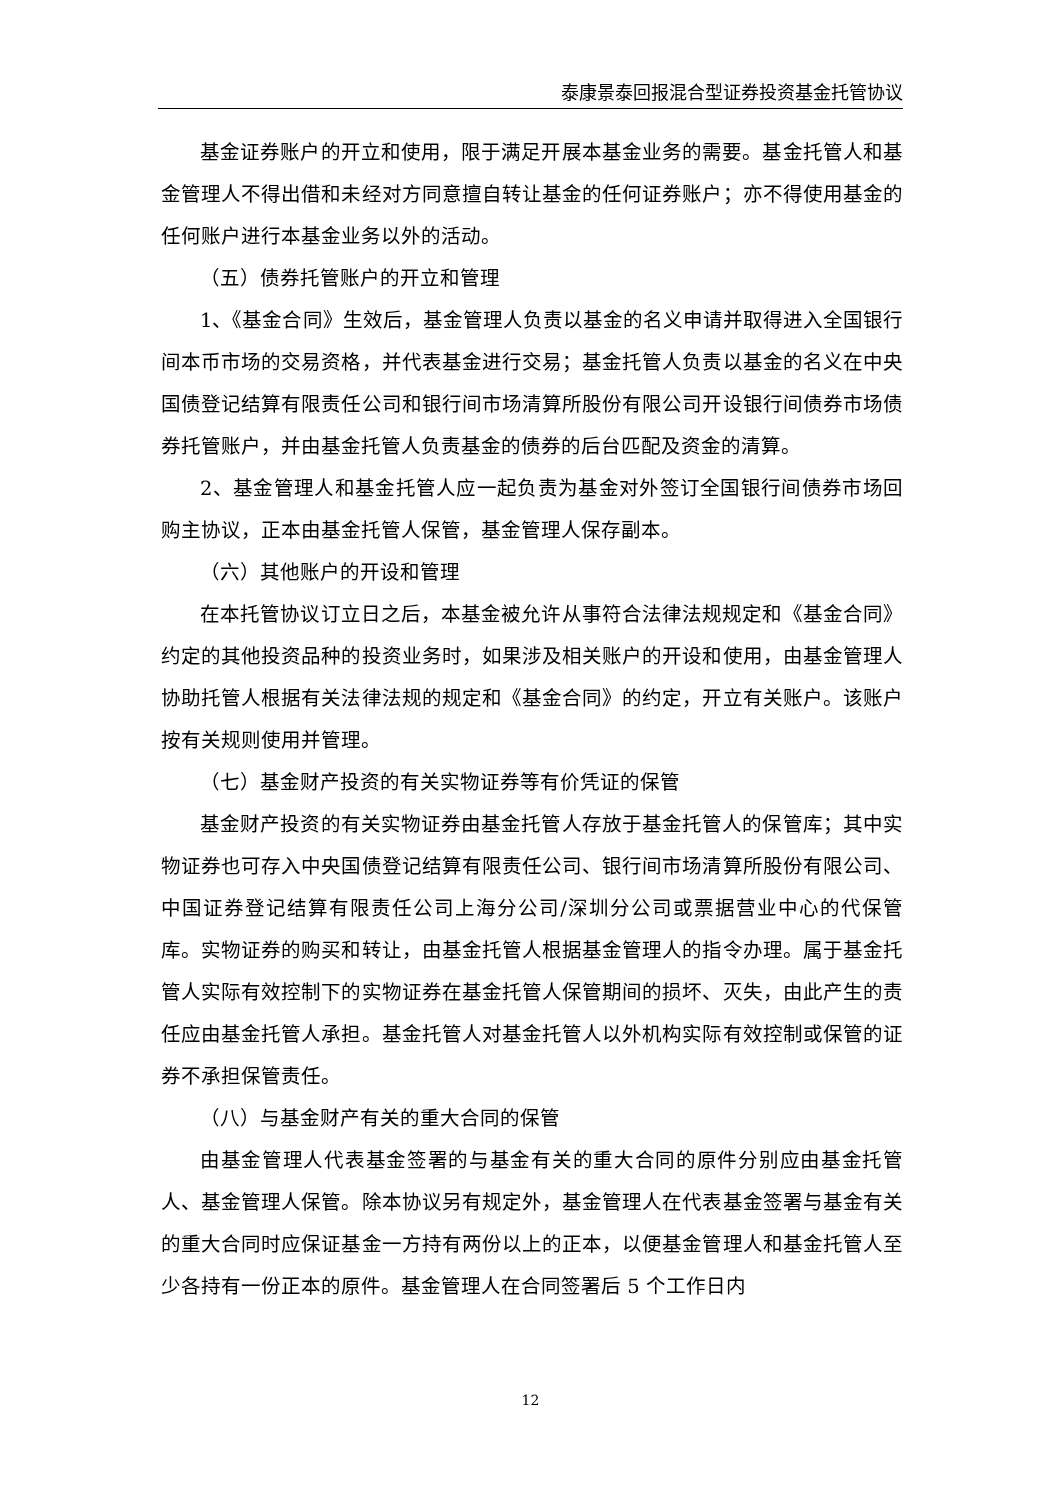泰康景泰回报混合型证券投资基金托管协议
基金证券账户的开立和使用，限于满足开展本基金业务的需要。基金托管人和基金管理人不得出借和未经对方同意擅自转让基金的任何证券账户；亦不得使用基金的任何账户进行本基金业务以外的活动。
（五）债券托管账户的开立和管理
1、《基金合同》生效后，基金管理人负责以基金的名义申请并取得进入全国银行间本币市场的交易资格，并代表基金进行交易；基金托管人负责以基金的名义在中央国债登记结算有限责任公司和银行间市场清算所股份有限公司开设银行间债券市场债券托管账户，并由基金托管人负责基金的债券的后台匹配及资金的清算。
2、基金管理人和基金托管人应一起负责为基金对外签订全国银行间债券市场回购主协议，正本由基金托管人保管，基金管理人保存副本。
（六）其他账户的开设和管理
在本托管协议订立日之后，本基金被允许从事符合法律法规规定和《基金合同》约定的其他投资品种的投资业务时，如果涉及相关账户的开设和使用，由基金管理人协助托管人根据有关法律法规的规定和《基金合同》的约定，开立有关账户。该账户按有关规则使用并管理。
（七）基金财产投资的有关实物证券等有价凭证的保管
基金财产投资的有关实物证券由基金托管人存放于基金托管人的保管库；其中实物证券也可存入中央国债登记结算有限责任公司、银行间市场清算所股份有限公司、中国证券登记结算有限责任公司上海分公司/深圳分公司或票据营业中心的代保管库。实物证券的购买和转让，由基金托管人根据基金管理人的指令办理。属于基金托管人实际有效控制下的实物证券在基金托管人保管期间的损坏、灭失，由此产生的责任应由基金托管人承担。基金托管人对基金托管人以外机构实际有效控制或保管的证券不承担保管责任。
（八）与基金财产有关的重大合同的保管
由基金管理人代表基金签署的与基金有关的重大合同的原件分别应由基金托管人、基金管理人保管。除本协议另有规定外，基金管理人在代表基金签署与基金有关的重大合同时应保证基金一方持有两份以上的正本，以便基金管理人和基金托管人至少各持有一份正本的原件。基金管理人在合同签署后 5 个工作日内
12